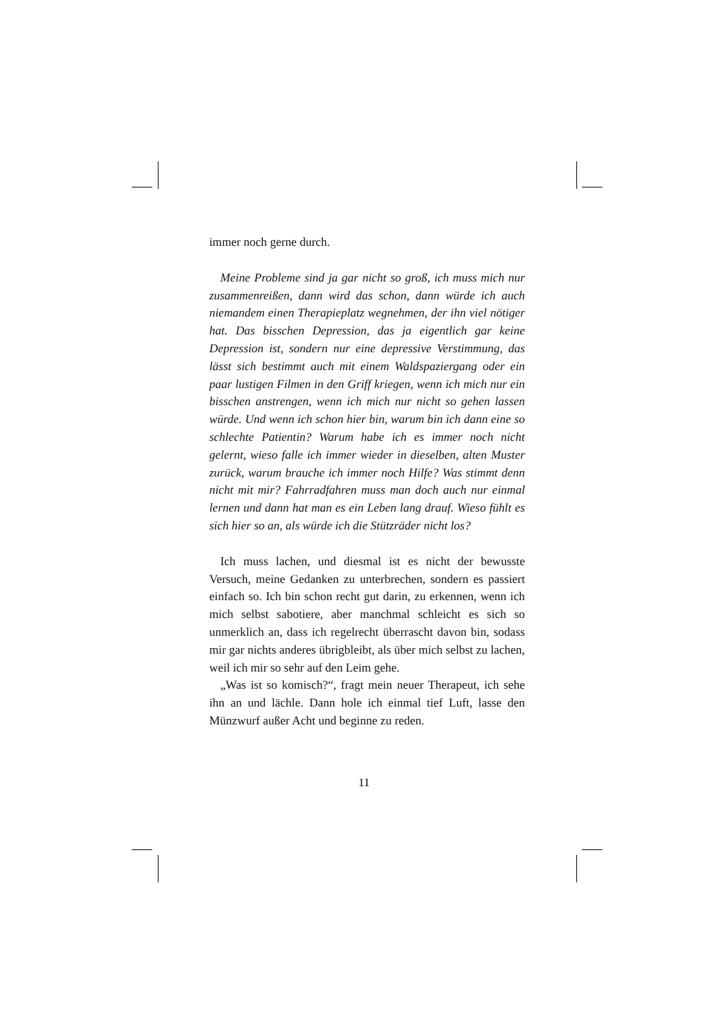immer noch gerne durch.
Meine Probleme sind ja gar nicht so groß, ich muss mich nur zusammenreißen, dann wird das schon, dann würde ich auch niemandem einen Therapieplatz wegnehmen, der ihn viel nötiger hat. Das bisschen Depression, das ja eigentlich gar keine Depression ist, sondern nur eine depressive Verstimmung, das lässt sich bestimmt auch mit einem Waldspaziergang oder ein paar lustigen Filmen in den Griff kriegen, wenn ich mich nur ein bisschen anstrengen, wenn ich mich nur nicht so gehen lassen würde. Und wenn ich schon hier bin, warum bin ich dann eine so schlechte Patientin? Warum habe ich es immer noch nicht gelernt, wieso falle ich immer wieder in dieselben, alten Muster zurück, warum brauche ich immer noch Hilfe? Was stimmt denn nicht mit mir? Fahrradfahren muss man doch auch nur einmal lernen und dann hat man es ein Leben lang drauf. Wieso fühlt es sich hier so an, als würde ich die Stützräder nicht los?
Ich muss lachen, und diesmal ist es nicht der bewusste Versuch, meine Gedanken zu unterbrechen, sondern es passiert einfach so. Ich bin schon recht gut darin, zu erkennen, wenn ich mich selbst sabotiere, aber manchmal schleicht es sich so unmerklich an, dass ich regelrecht überrascht davon bin, sodass mir gar nichts anderes übrigbleibt, als über mich selbst zu lachen, weil ich mir so sehr auf den Leim gehe.
„Was ist so komisch?“, fragt mein neuer Therapeut, ich sehe ihn an und lächle. Dann hole ich einmal tief Luft, lasse den Münzwurf außer Acht und beginne zu reden.
11